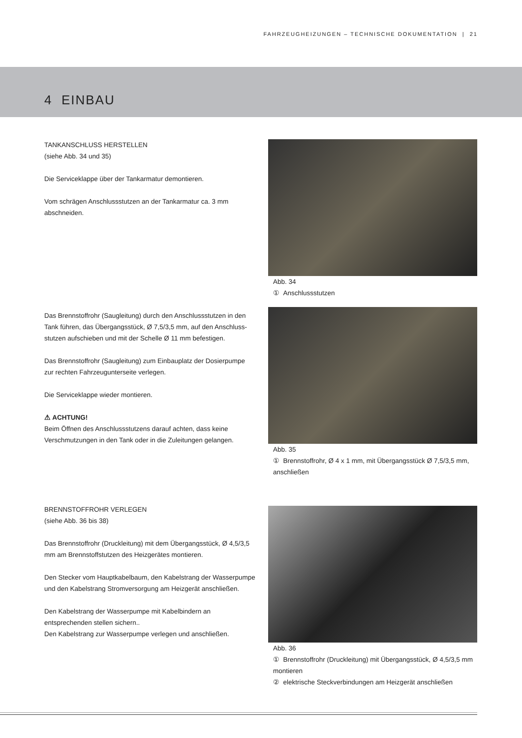FAHRZEUGHEIZUNGEN – TECHNISCHE DOKUMENTATION | 21
4 EINBAU
TANKANSCHLUSS HERSTELLEN
(siehe Abb. 34 und 35)
Die Serviceklappe über der Tankarmatur demontieren.
Vom schrägen Anschlussstutzen an der Tankarmatur ca. 3 mm abschneiden.
Abb. 34
① Anschlussstutzen
Das Brennstoffrohr (Saugleitung) durch den Anschlussstutzen in den Tank führen, das Übergangsstück, Ø 7,5/3,5 mm, auf den Anschluss-stutzen aufschieben und mit der Schelle Ø 11 mm befestigen.
Das Brennstoffrohr (Saugleitung) zum Einbauplatz der Dosierpumpe zur rechten Fahrzeugunterseite verlegen.
Die Serviceklappe wieder montieren.
⚠ ACHTUNG!
Beim Öffnen des Anschlussstutzens darauf achten, dass keine Verschmutzungen in den Tank oder in die Zuleitungen gelangen.
Abb. 35
① Brennstoffrohr, Ø 4 x 1 mm, mit Übergangsstück Ø 7,5/3,5 mm, anschließen
BRENNSTOFFROHR VERLEGEN
(siehe Abb. 36 bis 38)
Das Brennstoffrohr (Druckleitung) mit dem Übergangsstück, Ø 4,5/3,5 mm am Brennstoffstutzen des Heizgerätes montieren.
Den Stecker vom Hauptkabelbaum, den Kabelstrang der Wasserpumpe und den Kabelstrang Stromversorgung am Heizgerät anschließen.
Den Kabelstrang der Wasserpumpe mit Kabelbindern an entsprechenden stellen sichern..
Den Kabelstrang zur Wasserpumpe verlegen und anschließen.
Abb. 36
① Brennstoffrohr (Druckleitung) mit Übergangsstück, Ø 4,5/3,5 mm montieren
② elektrische Steckverbindungen am Heizgerät anschließen